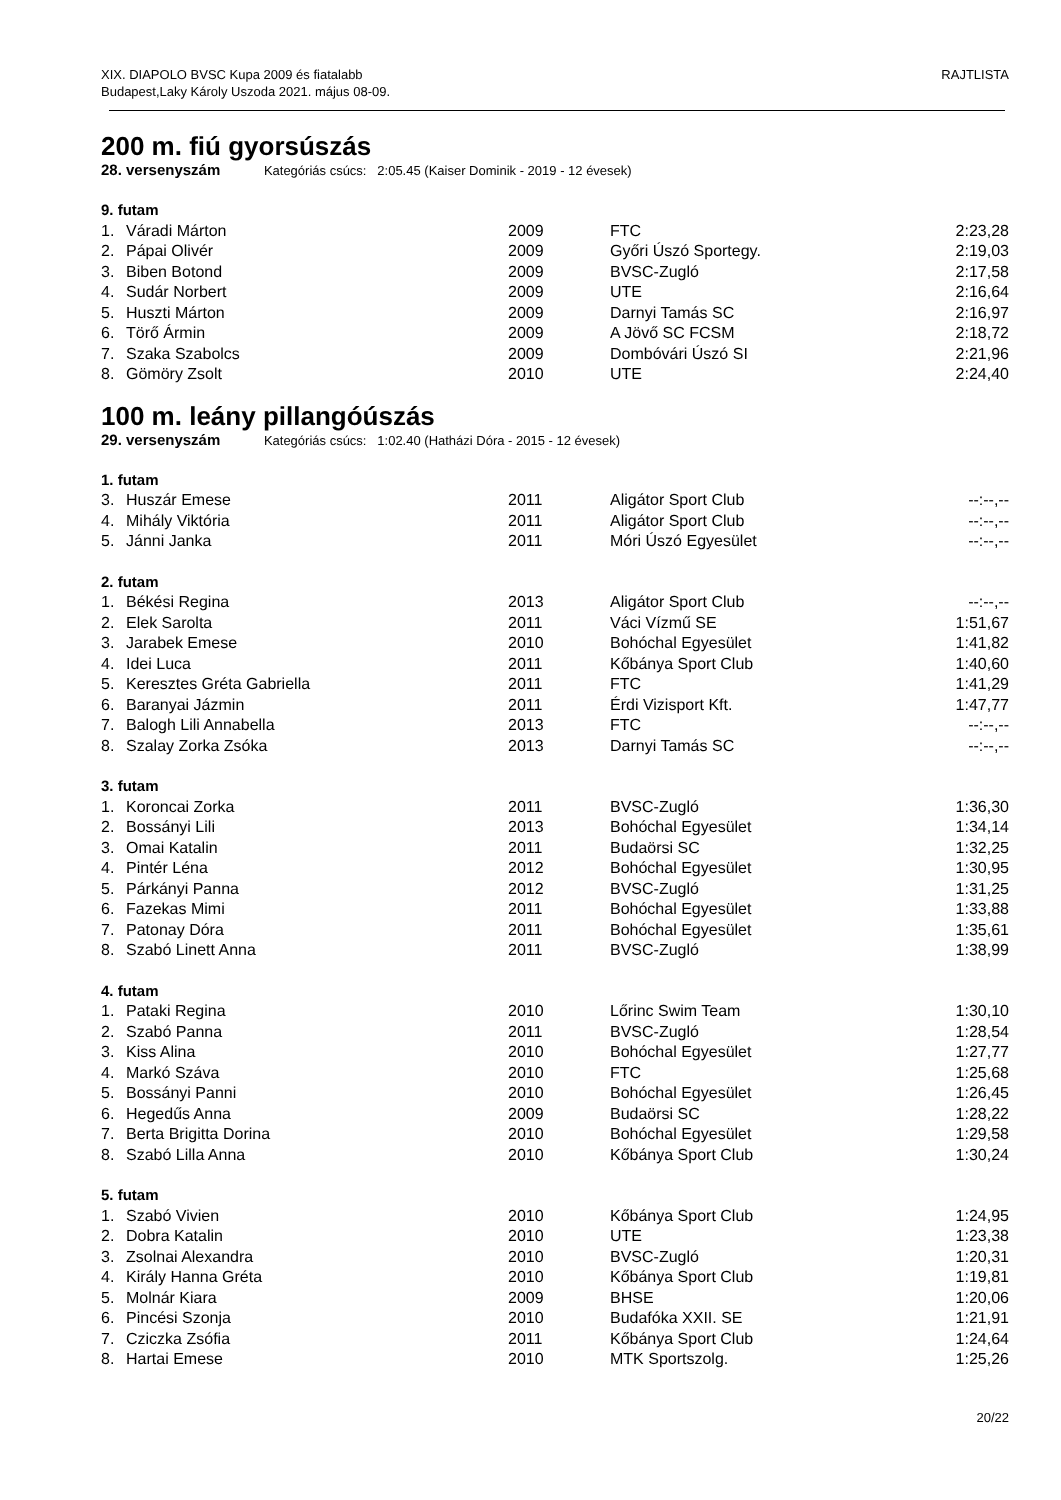XIX. DIAPOLO BVSC Kupa 2009 és fiatalabb
Budapest,Laky Károly Uszoda 2021. május 08-09.
RAJTLISTA
200 m. fiú gyorsúszás
28. versenyszám Kategóriás csúcs: 2:05.45 (Kaiser Dominik - 2019 - 12 évesek)
| 9. futam | | | | |
| 1. | Váradi Márton | 2009 | FTC | 2:23,28 |
| 2. | Pápai Olivér | 2009 | Győri Úszó Sportegy. | 2:19,03 |
| 3. | Biben Botond | 2009 | BVSC-Zugló | 2:17,58 |
| 4. | Sudár Norbert | 2009 | UTE | 2:16,64 |
| 5. | Huszti Márton | 2009 | Darnyi Tamás SC | 2:16,97 |
| 6. | Törő Ármin | 2009 | A Jövő SC FCSM | 2:18,72 |
| 7. | Szaka Szabolcs | 2009 | Dombóvári Úszó SI | 2:21,96 |
| 8. | Gömöry Zsolt | 2010 | UTE | 2:24,40 |
100 m. leány pillangóúszás
29. versenyszám Kategóriás csúcs: 1:02.40 (Hatházi Dóra - 2015 - 12 évesek)
| 1. futam | | | | |
| 3. | Huszár Emese | 2011 | Aligátor Sport Club | --:--,-- |
| 4. | Mihály Viktória | 2011 | Aligátor Sport Club | --:--,-- |
| 5. | Jánni Janka | 2011 | Móri Úszó Egyesület | --:--,-- |
| 2. futam | | | | |
| 1. | Békési Regina | 2013 | Aligátor Sport Club | --:--,-- |
| 2. | Elek Sarolta | 2011 | Váci Vízmű SE | 1:51,67 |
| 3. | Jarabek Emese | 2010 | Bohóchal Egyesület | 1:41,82 |
| 4. | Idei Luca | 2011 | Kőbánya Sport Club | 1:40,60 |
| 5. | Keresztes Gréta Gabriella | 2011 | FTC | 1:41,29 |
| 6. | Baranyai Jázmin | 2011 | Érdi Vizisport Kft. | 1:47,77 |
| 7. | Balogh Lili Annabella | 2013 | FTC | --:--,-- |
| 8. | Szalay Zorka Zsóka | 2013 | Darnyi Tamás SC | --:--,-- |
| 3. futam | | | | |
| 1. | Koroncai Zorka | 2011 | BVSC-Zugló | 1:36,30 |
| 2. | Bossányi Lili | 2013 | Bohóchal Egyesület | 1:34,14 |
| 3. | Omai Katalin | 2011 | Budaörsi SC | 1:32,25 |
| 4. | Pintér Léna | 2012 | Bohóchal Egyesület | 1:30,95 |
| 5. | Párkányi Panna | 2012 | BVSC-Zugló | 1:31,25 |
| 6. | Fazekas Mimi | 2011 | Bohóchal Egyesület | 1:33,88 |
| 7. | Patonay Dóra | 2011 | Bohóchal Egyesület | 1:35,61 |
| 8. | Szabó Linett Anna | 2011 | BVSC-Zugló | 1:38,99 |
| 4. futam | | | | |
| 1. | Pataki Regina | 2010 | Lőrinc Swim Team | 1:30,10 |
| 2. | Szabó Panna | 2011 | BVSC-Zugló | 1:28,54 |
| 3. | Kiss Alina | 2010 | Bohóchal Egyesület | 1:27,77 |
| 4. | Markó Száva | 2010 | FTC | 1:25,68 |
| 5. | Bossányi Panni | 2010 | Bohóchal Egyesület | 1:26,45 |
| 6. | Hegedűs Anna | 2009 | Budaörsi SC | 1:28,22 |
| 7. | Berta Brigitta Dorina | 2010 | Bohóchal Egyesület | 1:29,58 |
| 8. | Szabó Lilla Anna | 2010 | Kőbánya Sport Club | 1:30,24 |
| 5. futam | | | | |
| 1. | Szabó Vivien | 2010 | Kőbánya Sport Club | 1:24,95 |
| 2. | Dobra Katalin | 2010 | UTE | 1:23,38 |
| 3. | Zsolnai Alexandra | 2010 | BVSC-Zugló | 1:20,31 |
| 4. | Király Hanna Gréta | 2010 | Kőbánya Sport Club | 1:19,81 |
| 5. | Molnár Kiara | 2009 | BHSE | 1:20,06 |
| 6. | Pincési Szonja | 2010 | Budafóka XXII. SE | 1:21,91 |
| 7. | Cziczka Zsófia | 2011 | Kőbánya Sport Club | 1:24,64 |
| 8. | Hartai Emese | 2010 | MTK Sportszolg. | 1:25,26 |
20/22